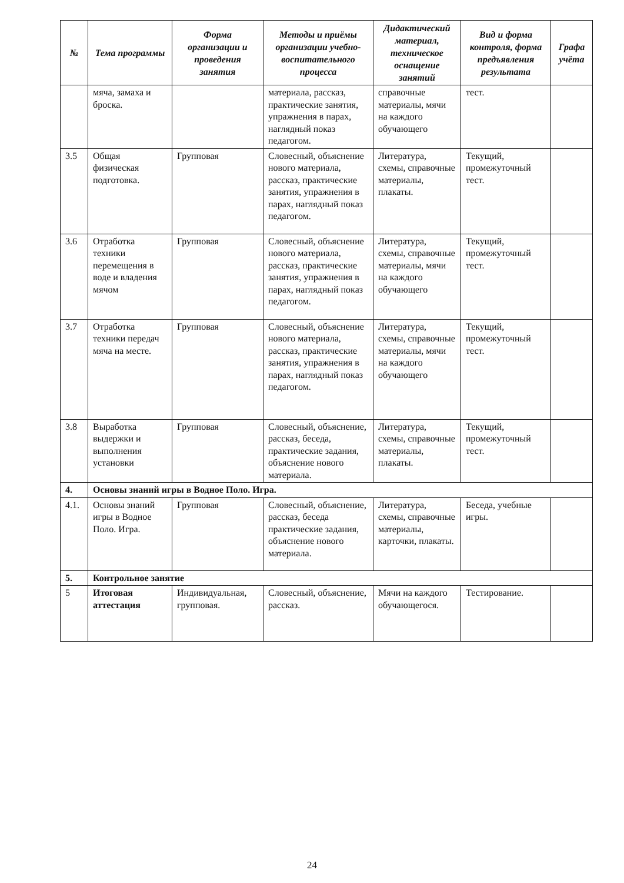| № | Тема программы | Форма организации и проведения занятия | Методы и приёмы организации учебно-воспитательного процесса | Дидактический материал, техническое оснащение занятий | Вид и форма контроля, форма предъявления результата | Графа учёта |
| --- | --- | --- | --- | --- | --- | --- |
| | мяча, замаха и броска. | | материала, рассказ, практические занятия, упражнения в парах, наглядный показ педагогом. | справочные материалы, мячи на каждого обучающего | тест. | |
| 3.5 | Общая физическая подготовка. | Групповая | Словесный, объяснение нового материала, рассказ, практические занятия, упражнения в парах, наглядный показ педагогом. | Литература, схемы, справочные материалы, плакаты. | Текущий, промежуточный тест. | |
| 3.6 | Отработка техники перемещения в воде и владения мячом | Групповая | Словесный, объяснение нового материала, рассказ, практические занятия, упражнения в парах, наглядный показ педагогом. | Литература, схемы, справочные материалы, мячи на каждого обучающего | Текущий, промежуточный тест. | |
| 3.7 | Отработка техники передач мяча на месте. | Групповая | Словесный, объяснение нового материала, рассказ, практические занятия, упражнения в парах, наглядный показ педагогом. | Литература, схемы, справочные материалы, мячи на каждого обучающего | Текущий, промежуточный тест. | |
| 3.8 | Выработка выдержки и выполнения установки | Групповая | Словесный, объяснение, рассказ, беседа, практические задания, объяснение нового материала. | Литература, схемы, справочные материалы, плакаты. | Текущий, промежуточный тест. | |
| 4. | Основы знаний игры в Водное Поло. Игра. | | | | | |
| 4.1. | Основы знаний игры в Водное Поло. Игра. | Групповая | Словесный, объяснение, рассказ, беседа практические задания, объяснение нового материала. | Литература, схемы, справочные материалы, карточки, плакаты. | Беседа, учебные игры. | |
| 5. | Контрольное занятие | | | | | |
| 5 | Итоговая аттестация | Индивидуальная, групповая. | Словесный, объяснение, рассказ. | Мячи на каждого обучающегося. | Тестирование. | |
24